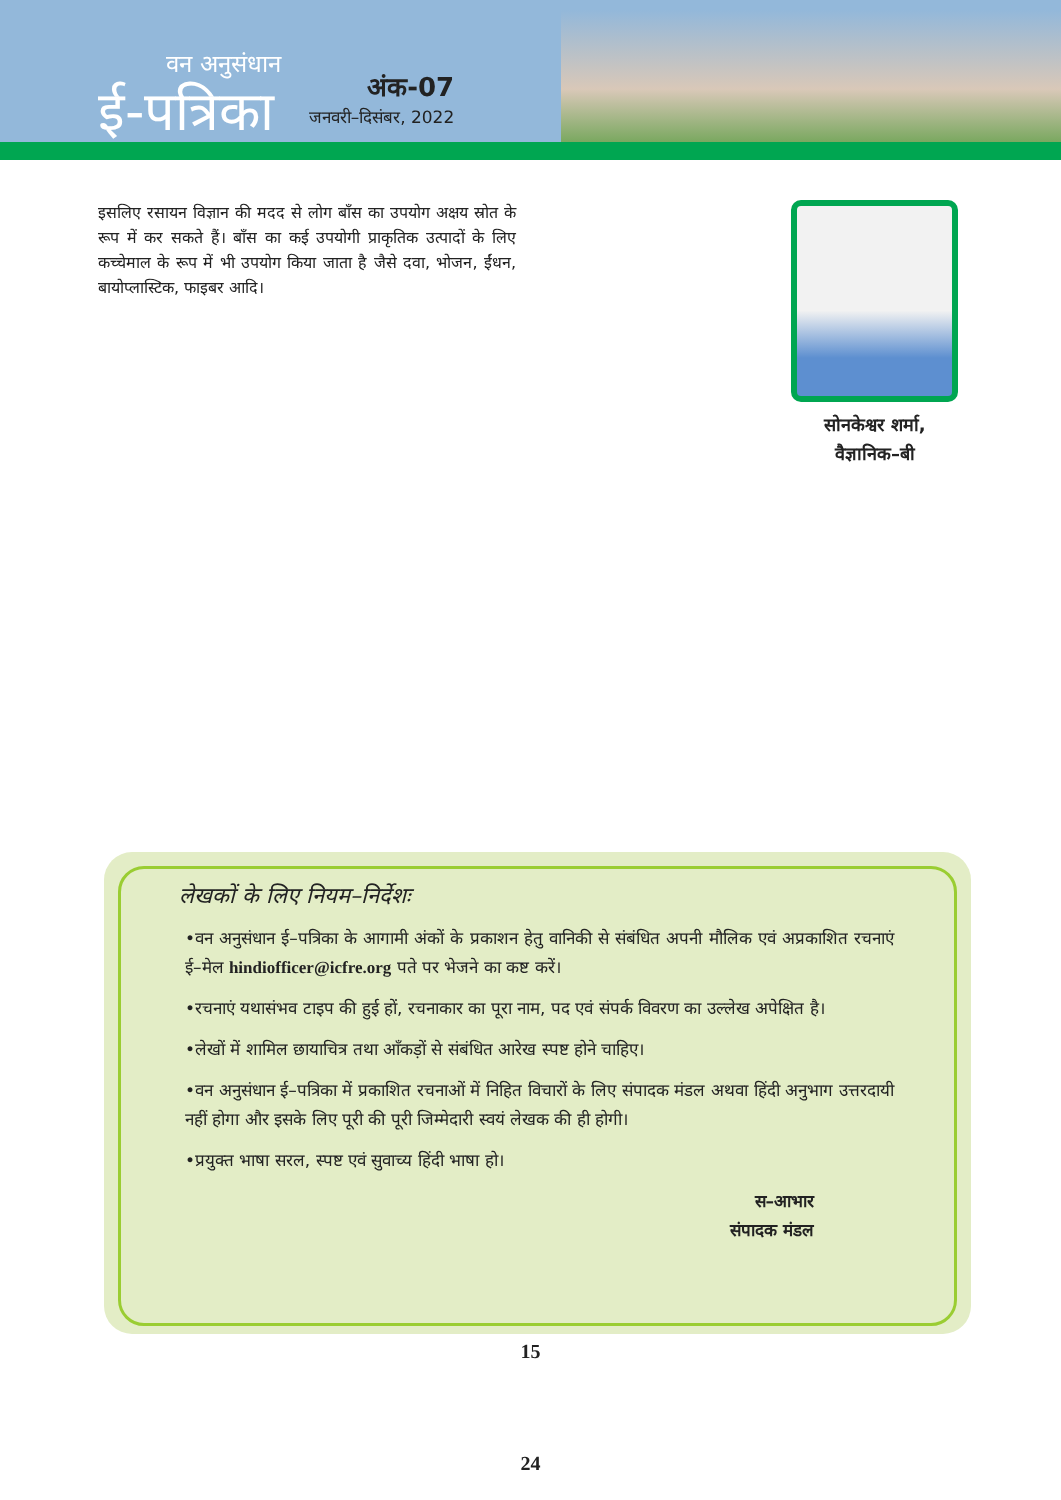वन अनुसंधान
ई-पत्रिका
अंक-07
जनवरी–दिसंबर, 2022
इसलिए रसायन विज्ञान की मदद से लोग बाँस का उपयोग अक्षय स्रोत के रूप में कर सकते हैं। बाँस का कई उपयोगी प्राकृतिक उत्पादों के लिए कच्चेमाल के रूप में भी उपयोग किया जाता है जैसे दवा, भोजन, ईंधन, बायोप्लास्टिक, फाइबर आदि।
सोनकेश्वर शर्मा,
वैज्ञानिक–बी
लेखकों के लिए नियम–निर्देशः
•वन अनुसंधान ई–पत्रिका के आगामी अंकों के प्रकाशन हेतु वानिकी से संबंधित अपनी मौलिक एवं अप्रकाशित रचनाएं ई–मेल hindiofficer@icfre.org पते पर भेजने का कष्ट करें।
•रचनाएं यथासंभव टाइप की हुई हों, रचनाकार का पूरा नाम, पद एवं संपर्क विवरण का उल्लेख अपेक्षित है।
•लेखों में शामिल छायाचित्र तथा आँकड़ों से संबंधित आरेख स्पष्ट होने चाहिए।
•वन अनुसंधान ई–पत्रिका में प्रकाशित रचनाओं में निहित विचारों के लिए संपादक मंडल अथवा हिंदी अनुभाग उत्तरदायी नहीं होगा और इसके लिए पूरी की पूरी जिम्मेदारी स्वयं लेखक की ही होगी।
•प्रयुक्त भाषा सरल, स्पष्ट एवं सुवाच्य हिंदी भाषा हो।
स–आभार
संपादक मंडल
15
24